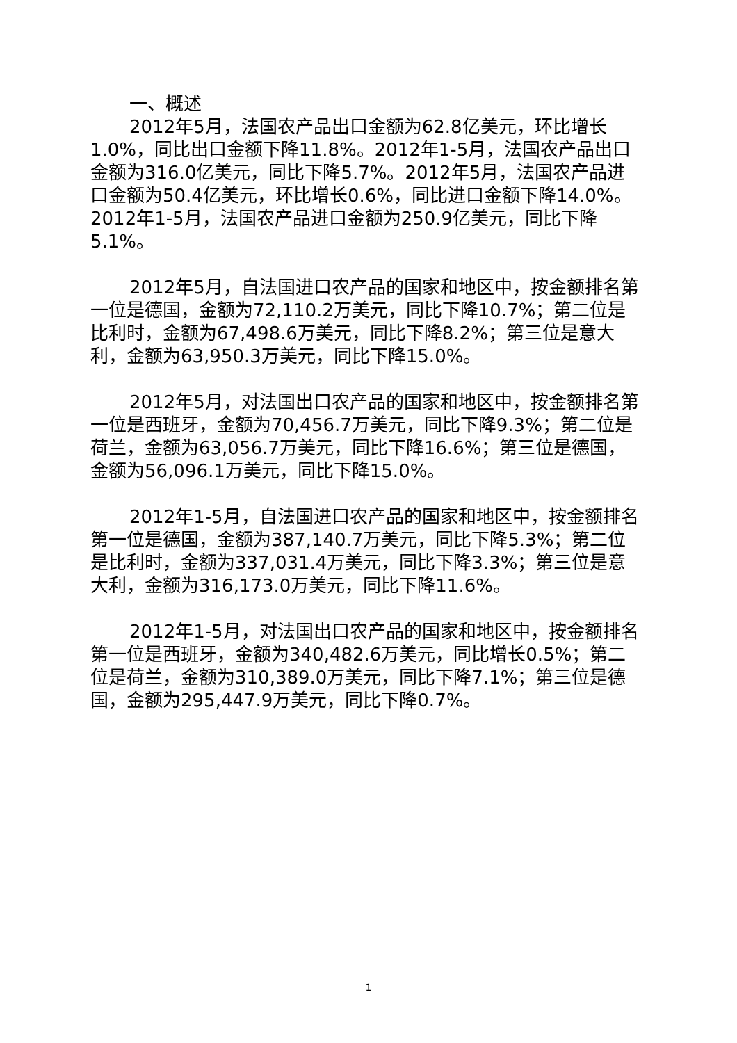一、概述
2012年5月，法国农产品出口金额为62.8亿美元，环比增长1.0%，同比出口金额下降11.8%。2012年1-5月，法国农产品出口金额为316.0亿美元，同比下降5.7%。2012年5月，法国农产品进口金额为50.4亿美元，环比增长0.6%，同比进口金额下降14.0%。2012年1-5月，法国农产品进口金额为250.9亿美元，同比下降5.1%。
2012年5月，自法国进口农产品的国家和地区中，按金额排名第一位是德国，金额为72,110.2万美元，同比下降10.7%；第二位是比利时，金额为67,498.6万美元，同比下降8.2%；第三位是意大利，金额为63,950.3万美元，同比下降15.0%。
2012年5月，对法国出口农产品的国家和地区中，按金额排名第一位是西班牙，金额为70,456.7万美元，同比下降9.3%；第二位是荷兰，金额为63,056.7万美元，同比下降16.6%；第三位是德国，金额为56,096.1万美元，同比下降15.0%。
2012年1-5月，自法国进口农产品的国家和地区中，按金额排名第一位是德国，金额为387,140.7万美元，同比下降5.3%；第二位是比利时，金额为337,031.4万美元，同比下降3.3%；第三位是意大利，金额为316,173.0万美元，同比下降11.6%。
2012年1-5月，对法国出口农产品的国家和地区中，按金额排名第一位是西班牙，金额为340,482.6万美元，同比增长0.5%；第二位是荷兰，金额为310,389.0万美元，同比下降7.1%；第三位是德国，金额为295,447.9万美元，同比下降0.7%。
1